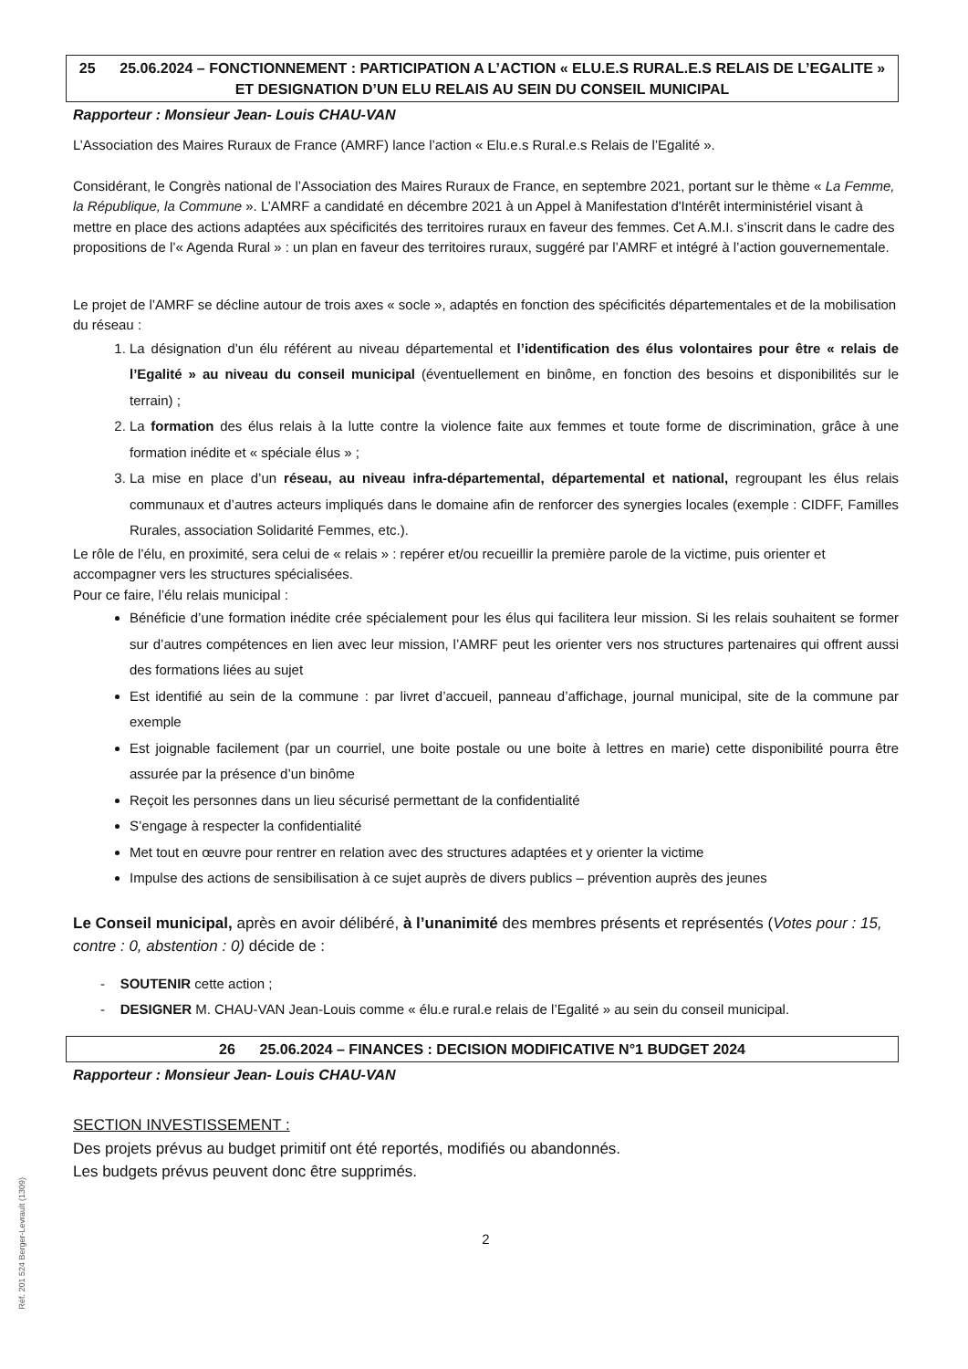25 25.06.2024 – FONCTIONNEMENT : PARTICIPATION A L’ACTION « ELU.E.S RURAL.E.S RELAIS DE L’EGALITE » ET DESIGNATION D’UN ELU RELAIS AU SEIN DU CONSEIL MUNICIPAL
Rapporteur : Monsieur Jean- Louis CHAU-VAN
L’Association des Maires Ruraux de France (AMRF) lance l’action « Elu.e.s Rural.e.s Relais de l’Egalité ».
Considérant, le Congrès national de l’Association des Maires Ruraux de France, en septembre 2021, portant sur le thème « La Femme, la République, la Commune ». L’AMRF a candidaté en décembre 2021 à un Appel à Manifestation d'Intérêt interministériel visant à mettre en place des actions adaptées aux spécificités des territoires ruraux en faveur des femmes. Cet A.M.I. s’inscrit dans le cadre des propositions de l’« Agenda Rural » : un plan en faveur des territoires ruraux, suggéré par l’AMRF et intégré à l’action gouvernementale.
Le projet de l’AMRF se décline autour de trois axes « socle », adaptés en fonction des spécificités départementales et de la mobilisation du réseau :
1. La désignation d’un élu référent au niveau départemental et l’identification des élus volontaires pour être « relais de l’Egalité » au niveau du conseil municipal (éventuellement en binôme, en fonction des besoins et disponibilités sur le terrain) ;
2. La formation des élus relais à la lutte contre la violence faite aux femmes et toute forme de discrimination, grâce à une formation inédite et « spéciale élus » ;
3. La mise en place d’un réseau, au niveau infra-départemental, départemental et national, regroupant les élus relais communaux et d’autres acteurs impliqués dans le domaine afin de renforcer des synergies locales (exemple : CIDFF, Familles Rurales, association Solidarité Femmes, etc.).
Le rôle de l’élu, en proximité, sera celui de « relais » : repérer et/ou recueillir la première parole de la victime, puis orienter et accompagner vers les structures spécialisées.
Pour ce faire, l’élu relais municipal :
Bénéficie d’une formation inédite crée spécialement pour les élus qui facilitera leur mission. Si les relais souhaitent se former sur d’autres compétences en lien avec leur mission, l’AMRF peut les orienter vers nos structures partenaires qui offrent aussi des formations liées au sujet
Est identifié au sein de la commune : par livret d’accueil, panneau d’affichage, journal municipal, site de la commune par exemple
Est joignable facilement (par un courriel, une boite postale ou une boite à lettres en marie) cette disponibilité pourra être assurée par la présence d’un binôme
Reçoit les personnes dans un lieu sécurisé permettant de la confidentialité
S’engage à respecter la confidentialité
Met tout en œuvre pour rentrer en relation avec des structures adaptées et y orienter la victime
Impulse des actions de sensibilisation à ce sujet auprès de divers publics – prévention auprès des jeunes
Le Conseil municipal, après en avoir délibéré, à l’unanimité des membres présents et représentés (Votes pour : 15, contre : 0, abstention : 0) décide de :
- SOUTENIR cette action ;
- DESIGNER M. CHAU-VAN Jean-Louis comme « élu.e rural.e relais de l’Egalité » au sein du conseil municipal.
26 25.06.2024 – FINANCES : DECISION MODIFICATIVE N°1 BUDGET 2024
Rapporteur : Monsieur Jean- Louis CHAU-VAN
SECTION INVESTISSEMENT :
Des projets prévus au budget primitif ont été reportés, modifiés ou abandonnés.
Les budgets prévus peuvent donc être supprimés.
2
Réf. 201 524 Berger-Levrault (1309)